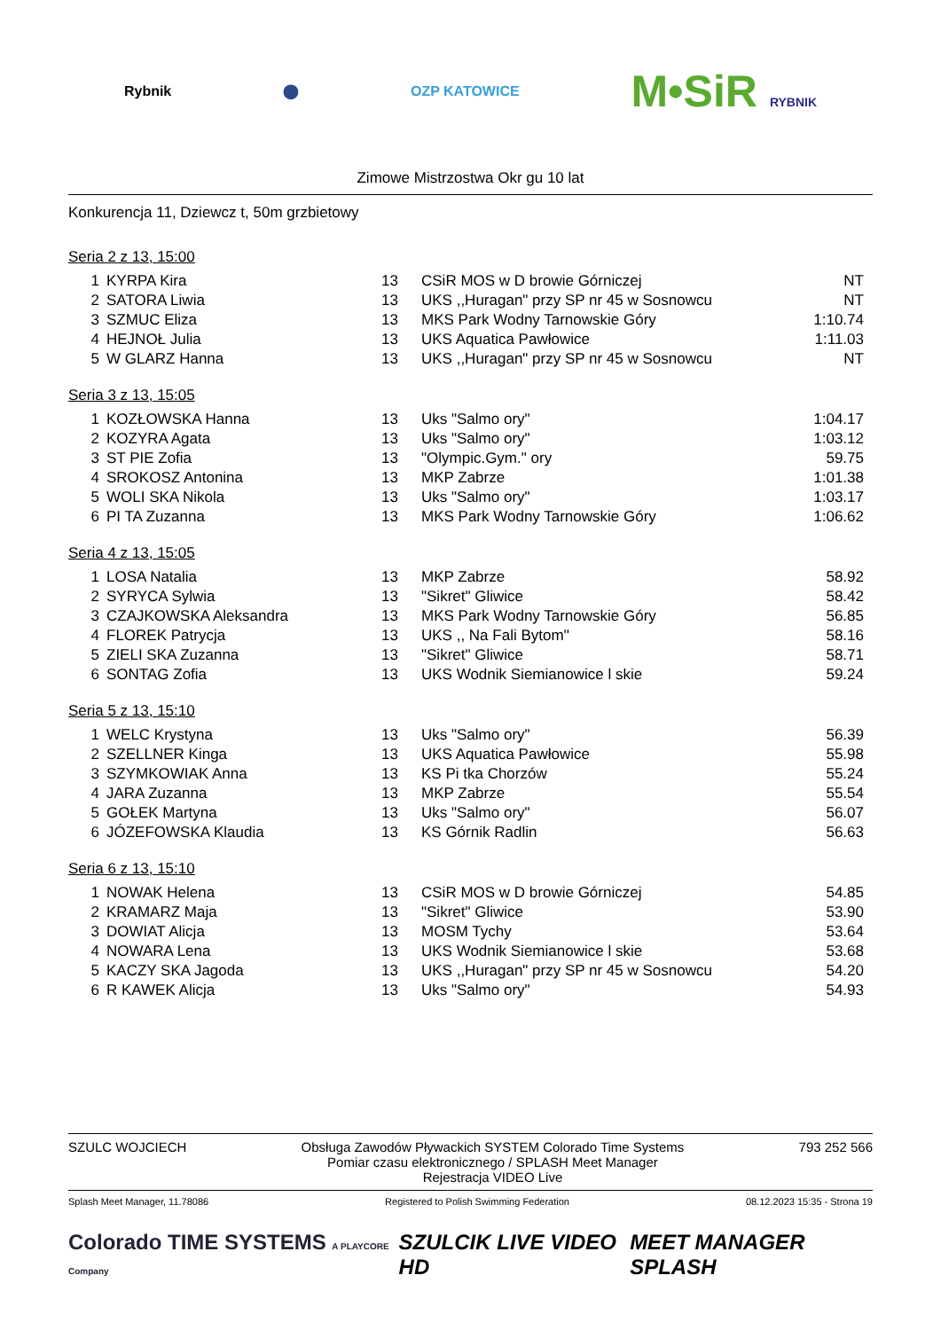Rybnik ⬤ OZP KATOWICE
M•SiR RYBNIK
Zimowe Mistrzostwa Okr gu 10 lat
Konkurencja 11, Dziewcz t, 50m grzbietowy
Seria 2 z 13, 15:00
| 1 | KYRPA Kira | 13 | CSiR MOS w D browie Górniczej | NT |
| 2 | SATORA Liwia | 13 | UKS ,,Huragan" przy SP nr 45 w Sosnowcu | NT |
| 3 | SZMUC Eliza | 13 | MKS Park Wodny Tarnowskie Góry | 1:10.74 |
| 4 | HEJNOŁ Julia | 13 | UKS Aquatica Pawłowice | 1:11.03 |
| 5 | W GLARZ Hanna | 13 | UKS ,,Huragan" przy SP nr 45 w Sosnowcu | NT |
Seria 3 z 13, 15:05
| 1 | KOZŁOWSKA Hanna | 13 | Uks "Salmo ory" | 1:04.17 |
| 2 | KOZYRA Agata | 13 | Uks "Salmo ory" | 1:03.12 |
| 3 | ST PIE Zofia | 13 | "Olympic.Gym." ory | 59.75 |
| 4 | SROKOSZ Antonina | 13 | MKP Zabrze | 1:01.38 |
| 5 | WOLI SKA Nikola | 13 | Uks "Salmo ory" | 1:03.17 |
| 6 | PI TA Zuzanna | 13 | MKS Park Wodny Tarnowskie Góry | 1:06.62 |
Seria 4 z 13, 15:05
| 1 | LOSA Natalia | 13 | MKP Zabrze | 58.92 |
| 2 | SYRYCA Sylwia | 13 | "Sikret" Gliwice | 58.42 |
| 3 | CZAJKOWSKA Aleksandra | 13 | MKS Park Wodny Tarnowskie Góry | 56.85 |
| 4 | FLOREK Patrycja | 13 | UKS ,, Na Fali Bytom'' | 58.16 |
| 5 | ZIELI SKA Zuzanna | 13 | "Sikret" Gliwice | 58.71 |
| 6 | SONTAG Zofia | 13 | UKS Wodnik Siemianowice l skie | 59.24 |
Seria 5 z 13, 15:10
| 1 | WELC Krystyna | 13 | Uks "Salmo ory" | 56.39 |
| 2 | SZELLNER Kinga | 13 | UKS Aquatica Pawłowice | 55.98 |
| 3 | SZYMKOWIAK Anna | 13 | KS Pi tka Chorzów | 55.24 |
| 4 | JARA Zuzanna | 13 | MKP Zabrze | 55.54 |
| 5 | GOŁEK Martyna | 13 | Uks "Salmo ory" | 56.07 |
| 6 | JÓZEFOWSKA Klaudia | 13 | KS Górnik Radlin | 56.63 |
Seria 6 z 13, 15:10
| 1 | NOWAK Helena | 13 | CSiR MOS w D browie Górniczej | 54.85 |
| 2 | KRAMARZ Maja | 13 | "Sikret" Gliwice | 53.90 |
| 3 | DOWIAT Alicja | 13 | MOSM Tychy | 53.64 |
| 4 | NOWARA Lena | 13 | UKS Wodnik Siemianowice l skie | 53.68 |
| 5 | KACZY SKA Jagoda | 13 | UKS ,,Huragan" przy SP nr 45 w Sosnowcu | 54.20 |
| 6 | R KAWEK Alicja | 13 | Uks "Salmo ory" | 54.93 |
SZULC WOJCIECH Obsługa Zawodów Pływackich SYSTEM Colorado Time Systems
Pomiar czasu elektronicznego / SPLASH Meet Manager
Rejestracja VIDEO Live
793 252 566
Splash Meet Manager, 11.78086 Registered to Polish Swimming Federation
08.12.2023 15:35 - Strona 19
Colorado TIME SYSTEMS A PLAYCORE Company
SZULCIK LIVE VIDEO HD MEET MANAGER SPLASH